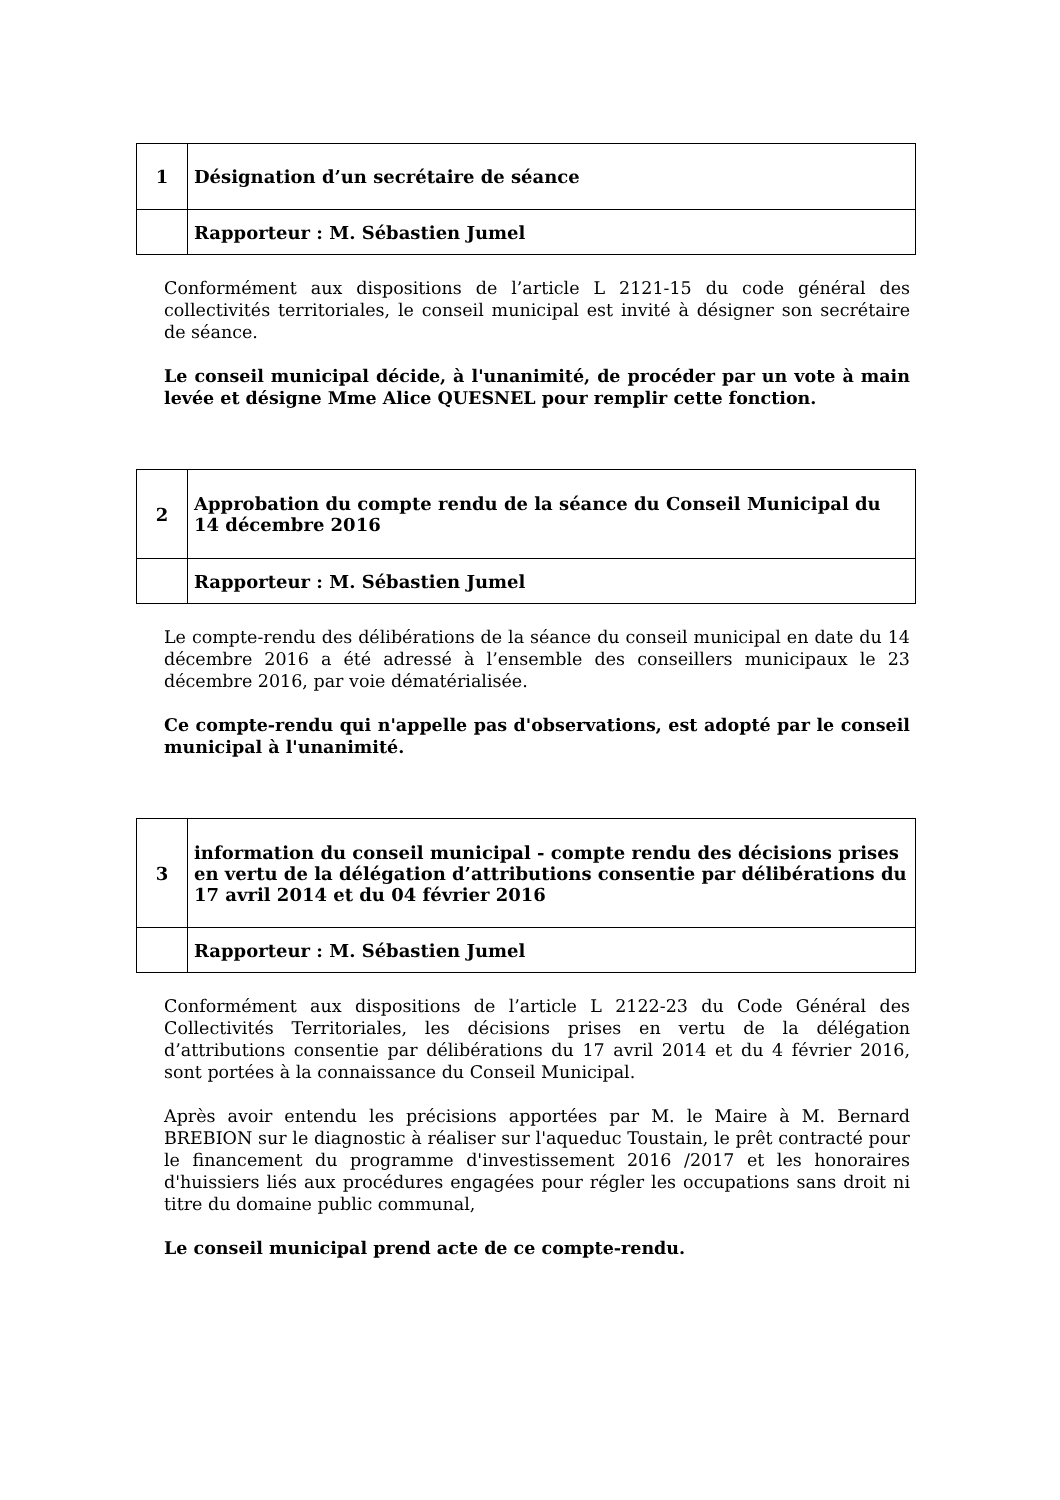| 1 | Désignation d’un secrétaire de séance |
| | Rapporteur : M. Sébastien Jumel |
Conformément aux dispositions de l’article L 2121-15 du code général des collectivités territoriales, le conseil municipal est invité à désigner son secrétaire de séance.
Le conseil municipal décide, à l'unanimité, de procéder par un vote à main levée et désigne Mme Alice QUESNEL pour remplir cette fonction.
| 2 | Approbation du compte rendu de la séance du Conseil Municipal du 14 décembre 2016 |
| | Rapporteur : M. Sébastien Jumel |
Le compte-rendu des délibérations de la séance du conseil municipal en date du 14 décembre 2016 a été adressé à l’ensemble des conseillers municipaux le 23 décembre 2016, par voie dématérialisée.
Ce compte-rendu qui n'appelle pas d'observations, est adopté par le conseil municipal à l'unanimité.
| 3 | information du conseil municipal - compte rendu des décisions prises en vertu de la délégation d’attributions consentie par délibérations du 17 avril 2014 et du 04 février 2016 |
| | Rapporteur : M. Sébastien Jumel |
Conformément aux dispositions de l’article L 2122-23 du Code Général des Collectivités Territoriales, les décisions prises en vertu de la délégation d’attributions consentie par délibérations du 17 avril 2014 et du 4 février 2016, sont portées à la connaissance du Conseil Municipal.
Après avoir entendu les précisions apportées par M. le Maire à M. Bernard BREBION sur le diagnostic à réaliser sur l'aqueduc Toustain, le prêt contracté pour le financement du programme d'investissement 2016 /2017 et les honoraires d'huissiers liés aux procédures engagées pour régler les occupations sans droit ni titre du domaine public communal,
Le conseil municipal prend acte de ce compte-rendu.